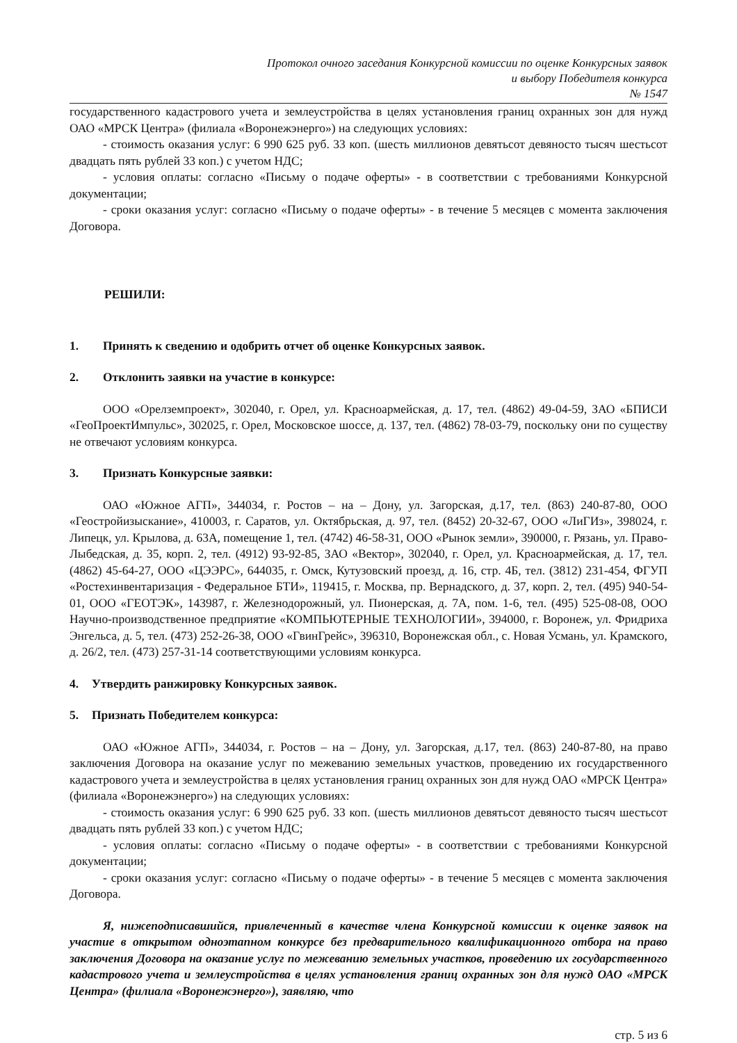Протокол очного заседания Конкурсной комиссии по оценке Конкурсных заявок
и выбору Победителя конкурса
№ 1547
государственного кадастрового учета и землеустройства в целях установления границ охранных зон для нужд ОАО «МРСК Центра» (филиала «Воронежэнерго») на следующих условиях:
- стоимость оказания услуг: 6 990 625 руб. 33 коп. (шесть миллионов девятьсот девяносто тысяч шестьсот двадцать пять рублей 33 коп.) с учетом НДС;
- условия оплаты: согласно «Письму о подаче оферты» - в соответствии с требованиями Конкурсной документации;
- сроки оказания услуг: согласно «Письму о подаче оферты» - в течение 5 месяцев с момента заключения Договора.
РЕШИЛИ:
1. Принять к сведению и одобрить отчет об оценке Конкурсных заявок.
2. Отклонить заявки на участие в конкурсе:
ООО «Орелземпроект», 302040, г. Орел, ул. Красноармейская, д. 17, тел. (4862) 49-04-59, ЗАО «БПИСИ «ГеоПроектИмпульс», 302025, г. Орел, Московское шоссе, д. 137, тел. (4862) 78-03-79, поскольку они по существу не отвечают условиям конкурса.
3. Признать Конкурсные заявки:
ОАО «Южное АГП», 344034, г. Ростов – на – Дону, ул. Загорская, д.17, тел. (863) 240-87-80, ООО «Геостройизыскание», 410003, г. Саратов, ул. Октябрьская, д. 97, тел. (8452) 20-32-67, ООО «ЛиГИз», 398024, г. Липецк, ул. Крылова, д. 63А, помещение 1, тел. (4742) 46-58-31, ООО «Рынок земли», 390000, г. Рязань, ул. Право-Лыбедская, д. 35, корп. 2, тел. (4912) 93-92-85, ЗАО «Вектор», 302040, г. Орел, ул. Красноармейская, д. 17, тел. (4862) 45-64-27, ООО «ЦЭЭРС», 644035, г. Омск, Кутузовский проезд, д. 16, стр. 4Б, тел. (3812) 231-454, ФГУП «Ростехинвентаризация - Федеральное БТИ», 119415, г. Москва, пр. Вернадского, д. 37, корп. 2, тел. (495) 940-54-01, ООО «ГЕОТЭК», 143987, г. Железнодорожный, ул. Пионерская, д. 7А, пом. 1-6, тел. (495) 525-08-08, ООО Научно-производственное предприятие «КОМПЬЮТЕРНЫЕ ТЕХНОЛОГИИ», 394000, г. Воронеж, ул. Фридриха Энгельса, д. 5, тел. (473) 252-26-38, ООО «ГвинГрейс», 396310, Воронежская обл., с. Новая Усмань, ул. Крамского, д. 26/2, тел. (473) 257-31-14 соответствующими условиям конкурса.
4. Утвердить ранжировку Конкурсных заявок.
5. Признать Победителем конкурса:
ОАО «Южное АГП», 344034, г. Ростов – на – Дону, ул. Загорская, д.17, тел. (863) 240-87-80, на право заключения Договора на оказание услуг по межеванию земельных участков, проведению их государственного кадастрового учета и землеустройства в целях установления границ охранных зон для нужд ОАО «МРСК Центра» (филиала «Воронежэнерго») на следующих условиях:
- стоимость оказания услуг: 6 990 625 руб. 33 коп. (шесть миллионов девятьсот девяносто тысяч шестьсот двадцать пять рублей 33 коп.) с учетом НДС;
- условия оплаты: согласно «Письму о подаче оферты» - в соответствии с требованиями Конкурсной документации;
- сроки оказания услуг: согласно «Письму о подаче оферты» - в течение 5 месяцев с момента заключения Договора.
Я, нижеподписавшийся, привлеченный в качестве члена Конкурсной комиссии к оценке заявок на участие в открытом одноэтапном конкурсе без предварительного квалификационного отбора на право заключения Договора на оказание услуг по межеванию земельных участков, проведению их государственного кадастрового учета и землеустройства в целях установления границ охранных зон для нужд ОАО «МРСК Центра» (филиала «Воронежэнерго»), заявляю, что
стр. 5 из 6